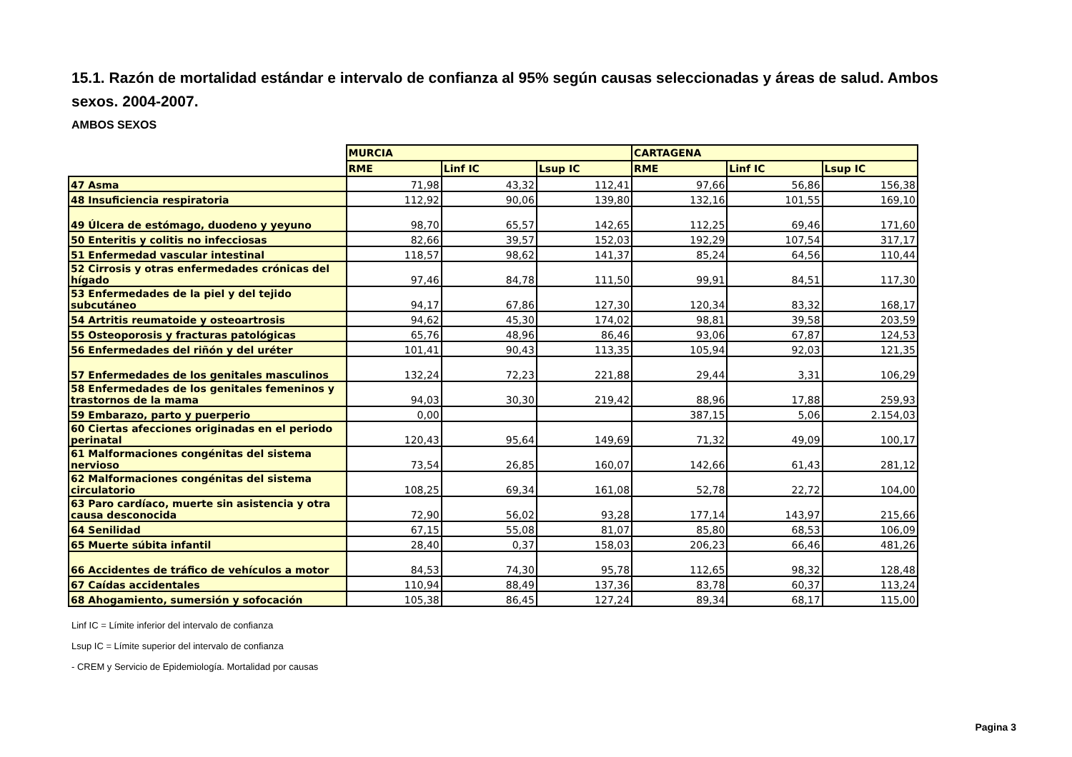15.1. Razón de mortalidad estándar e intervalo de confianza al 95% según causas seleccionadas y áreas de salud. Ambos sexos. 2004-2007.
AMBOS SEXOS
| | MURCIA | | | CARTAGENA | | |
| --- | --- | --- | --- | --- | --- | --- |
| | RME | Linf IC | Lsup IC | RME | Linf IC | Lsup IC |
| 47 Asma | 71,98 | 43,32 | 112,41 | 97,66 | 56,86 | 156,38 |
| 48 Insuficiencia respiratoria | 112,92 | 90,06 | 139,80 | 132,16 | 101,55 | 169,10 |
| 49 Úlcera de estómago, duodeno y yeyuno | 98,70 | 65,57 | 142,65 | 112,25 | 69,46 | 171,60 |
| 50 Enteritis y colitis no infecciosas | 82,66 | 39,57 | 152,03 | 192,29 | 107,54 | 317,17 |
| 51 Enfermedad vascular intestinal | 118,57 | 98,62 | 141,37 | 85,24 | 64,56 | 110,44 |
| 52 Cirrosis y otras enfermedades crónicas del hígado | 97,46 | 84,78 | 111,50 | 99,91 | 84,51 | 117,30 |
| 53 Enfermedades de la piel y del tejido subcutáneo | 94,17 | 67,86 | 127,30 | 120,34 | 83,32 | 168,17 |
| 54 Artritis reumatoide y osteoartrosis | 94,62 | 45,30 | 174,02 | 98,81 | 39,58 | 203,59 |
| 55 Osteoporosis y fracturas patológicas | 65,76 | 48,96 | 86,46 | 93,06 | 67,87 | 124,53 |
| 56 Enfermedades del riñón y del uréter | 101,41 | 90,43 | 113,35 | 105,94 | 92,03 | 121,35 |
| 57 Enfermedades de los genitales masculinos | 132,24 | 72,23 | 221,88 | 29,44 | 3,31 | 106,29 |
| 58 Enfermedades de los genitales femeninos y trastornos de la mama | 94,03 | 30,30 | 219,42 | 88,96 | 17,88 | 259,93 |
| 59 Embarazo, parto y puerperio | 0,00 | | | 387,15 | 5,06 | 2.154,03 |
| 60 Ciertas afecciones originadas en el periodo perinatal | 120,43 | 95,64 | 149,69 | 71,32 | 49,09 | 100,17 |
| 61 Malformaciones congénitas del sistema nervioso | 73,54 | 26,85 | 160,07 | 142,66 | 61,43 | 281,12 |
| 62 Malformaciones congénitas del sistema circulatorio | 108,25 | 69,34 | 161,08 | 52,78 | 22,72 | 104,00 |
| 63 Paro cardíaco, muerte sin asistencia y otra causa desconocida | 72,90 | 56,02 | 93,28 | 177,14 | 143,97 | 215,66 |
| 64 Senilidad | 67,15 | 55,08 | 81,07 | 85,80 | 68,53 | 106,09 |
| 65 Muerte súbita infantil | 28,40 | 0,37 | 158,03 | 206,23 | 66,46 | 481,26 |
| 66 Accidentes de tráfico de vehículos a motor | 84,53 | 74,30 | 95,78 | 112,65 | 98,32 | 128,48 |
| 67 Caídas accidentales | 110,94 | 88,49 | 137,36 | 83,78 | 60,37 | 113,24 |
| 68 Ahogamiento, sumersión y sofocación | 105,38 | 86,45 | 127,24 | 89,34 | 68,17 | 115,00 |
Linf IC = Límite inferior del intervalo de confianza
Lsup IC = Límite superior del intervalo de confianza
- CREM y Servicio de Epidemiología. Mortalidad por causas
Pagina 3